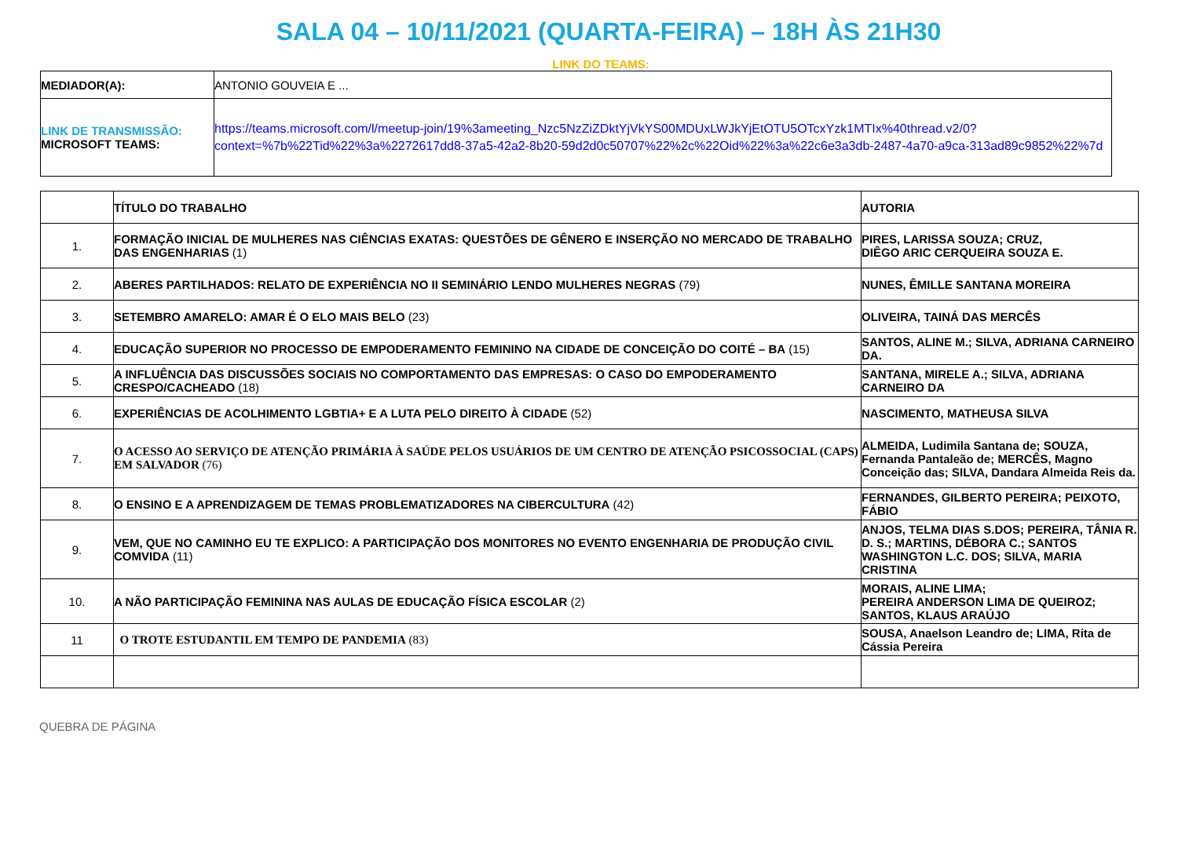SALA 04 – 10/11/2021 (QUARTA-FEIRA) – 18H ÀS 21H30
LINK DO TEAMS:
| MEDIADOR(A): | ANTONIO GOUVEIA E ... |
| LINK DE TRANSMISSÃO: MICROSOFT TEAMS: | https://teams.microsoft.com/l/meetup-join/19%3ameeting_Nzc5NzZiZDktYjVkYS00MDUxLWJkYjEtOTU5OTcxYzk1MTIx%40thread.v2/0?context=%7b%22Tid%22%3a%2272617dd8-37a5-42a2-8b20-59d2d0c50707%22%2c%22Oid%22%3a%22c6e3a3db-2487-4a70-a9ca-313ad89c9852%22%7d |
| | TÍTULO DO TRABALHO | AUTORIA |
| 1. | FORMAÇÃO INICIAL DE MULHERES NAS CIÊNCIAS EXATAS: QUESTÕES DE GÊNERO E INSERÇÃO NO MERCADO DE TRABALHO DAS ENGENHARIAS (1) | PIRES, LARISSA SOUZA; CRUZ, DIÊGO ARIC CERQUEIRA SOUZA E. |
| 2. | ABERES PARTILHADOS: RELATO DE EXPERIÊNCIA NO II SEMINÁRIO LENDO MULHERES NEGRAS (79) | NUNES, ÊMILLE SANTANA MOREIRA |
| 3. | SETEMBRO AMARELO: AMAR É O ELO MAIS BELO (23) | OLIVEIRA, TAINÁ DAS MERCÊS |
| 4. | EDUCAÇÃO SUPERIOR NO PROCESSO DE EMPODERAMENTO FEMININO NA CIDADE DE CONCEIÇÃO DO COITÉ – BA (15) | SANTOS, ALINE M.; SILVA, ADRIANA CARNEIRO DA. |
| 5. | A INFLUÊNCIA DAS DISCUSSÕES SOCIAIS NO COMPORTAMENTO DAS EMPRESAS: O CASO DO EMPODERAMENTO CRESPO/CACHEADO (18) | SANTANA, MIRELE A.; SILVA, ADRIANA CARNEIRO DA |
| 6. | EXPERIÊNCIAS DE ACOLHIMENTO LGBTIA+ E A LUTA PELO DIREITO À CIDADE (52) | NASCIMENTO, MATHEUSA SILVA |
| 7. | O ACESSO AO SERVIÇO DE ATENÇÃO PRIMÁRIA À SAÚDE PELOS USUÁRIOS DE UM CENTRO DE ATENÇÃO PSICOSSOCIAL (CAPS) EM SALVADOR (76) | ALMEIDA, Ludimila Santana de; SOUZA, Fernanda Pantaleão de; MERCÊS, Magno Conceição das; SILVA, Dandara Almeida Reis da. |
| 8. | O ENSINO E A APRENDIZAGEM DE TEMAS PROBLEMATIZADORES NA CIBERCULTURA (42) | FERNANDES, GILBERTO PEREIRA; PEIXOTO, FÁBIO |
| 9. | VEM, QUE NO CAMINHO EU TE EXPLICO: A PARTICIPAÇÃO DOS MONITORES NO EVENTO ENGENHARIA DE PRODUÇÃO CIVIL COMVIDA (11) | ANJOS, TELMA DIAS S.DOS; PEREIRA, TÂNIA R. D. S.; MARTINS, DÉBORA C.; SANTOS WASHINGTON L.C. DOS; SILVA, MARIA CRISTINA |
| 10. | A NÃO PARTICIPAÇÃO FEMININA NAS AULAS DE EDUCAÇÃO FÍSICA ESCOLAR (2) | MORAIS, ALINE LIMA; PEREIRA ANDERSON LIMA DE QUEIROZ; SANTOS, KLAUS ARAÚJO |
| 11 | O TROTE ESTUDANTIL EM TEMPO DE PANDEMIA (83) | SOUSA, Anaelson Leandro de; LIMA, Rita de Cássia Pereira |
QUEBRA DE PÁGINA